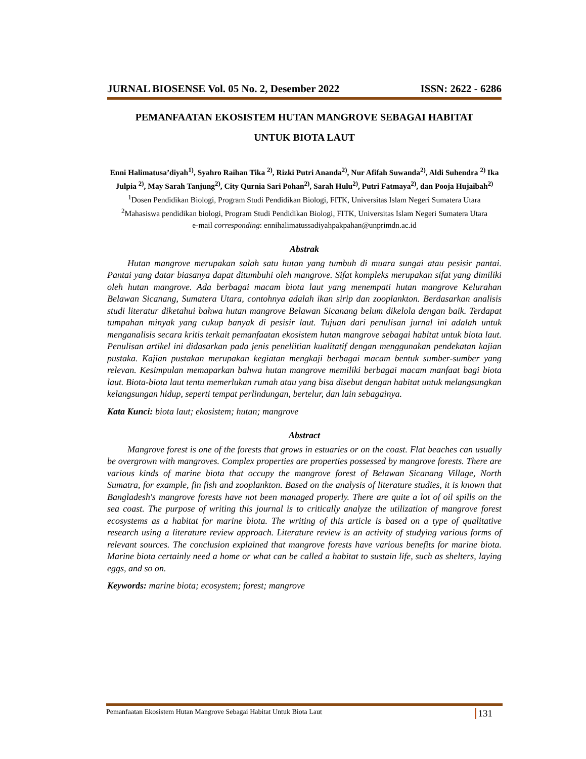JURNAL BIOSENSE Vol. 05 No. 2, Desember 2022 ISSN: 2622 - 6286
PEMANFAATAN EKOSISTEM HUTAN MANGROVE SEBAGAI HABITAT
UNTUK BIOTA LAUT
Enni Halimatusa’diyah<sup>1)</sup>, Syahro Raihan Tika <sup>2)</sup>, Rizki Putri Ananda<sup>2)</sup>, Nur Afifah Suwanda<sup>2)</sup>, Aldi Suhendra <sup>2)</sup> Ika Julpia <sup>2)</sup>, May Sarah Tanjung<sup>2)</sup>, City Qurnia Sari Pohan<sup>2)</sup>, Sarah Hulu<sup>2)</sup>, Putri Fatmaya<sup>2)</sup>, dan Pooja Hujaibah<sup>2)</sup>
<sup>1</sup> Dosen Pendidikan Biologi, Program Studi Pendidikan Biologi, FITK, Universitas Islam Negeri Sumatera Utara
<sup>2</sup> Mahasiswa pendidikan biologi, Program Studi Pendidikan Biologi, FITK, Universitas Islam Negeri Sumatera Utara
e-mail corresponding: ennihalimatussadiyahpakpahan@unprimdn.ac.id
Abstrak
Hutan mangrove merupakan salah satu hutan yang tumbuh di muara sungai atau pesisir pantai. Pantai yang datar biasanya dapat ditumbuhi oleh mangrove. Sifat kompleks merupakan sifat yang dimiliki oleh hutan mangrove. Ada berbagai macam biota laut yang menempati hutan mangrove Kelurahan Belawan Sicanang, Sumatera Utara, contohnya adalah ikan sirip dan zooplankton. Berdasarkan analisis studi literatur diketahui bahwa hutan mangrove Belawan Sicanang belum dikelola dengan baik. Terdapat tumpahan minyak yang cukup banyak di pesisir laut. Tujuan dari penulisan jurnal ini adalah untuk menganalisis secara kritis terkait pemanfaatan ekosistem hutan mangrove sebagai habitat untuk biota laut. Penulisan artikel ini didasarkan pada jenis peneliitian kualitatif dengan menggunakan pendekatan kajian pustaka. Kajian pustakan merupakan kegiatan mengkaji berbagai macam bentuk sumber-sumber yang relevan. Kesimpulan memaparkan bahwa hutan mangrove memiliki berbagai macam manfaat bagi biota laut. Biota-biota laut tentu memerlukan rumah atau yang bisa disebut dengan habitat untuk melangsungkan kelangsungan hidup, seperti tempat perlindungan, bertelur, dan lain sebagainya.
Kata Kunci: biota laut; ekosistem; hutan; mangrove
Abstract
Mangrove forest is one of the forests that grows in estuaries or on the coast. Flat beaches can usually be overgrown with mangroves. Complex properties are properties possessed by mangrove forests. There are various kinds of marine biota that occupy the mangrove forest of Belawan Sicanang Village, North Sumatra, for example, fin fish and zooplankton. Based on the analysis of literature studies, it is known that Bangladesh's mangrove forests have not been managed properly. There are quite a lot of oil spills on the sea coast. The purpose of writing this journal is to critically analyze the utilization of mangrove forest ecosystems as a habitat for marine biota. The writing of this article is based on a type of qualitative research using a literature review approach. Literature review is an activity of studying various forms of relevant sources. The conclusion explained that mangrove forests have various benefits for marine biota. Marine biota certainly need a home or what can be called a habitat to sustain life, such as shelters, laying eggs, and so on.
Keywords: marine biota; ecosystem; forest; mangrove
Pemanfaatan Ekosistem Hutan Mangrove Sebagai Habitat Untuk Biota Laut 131